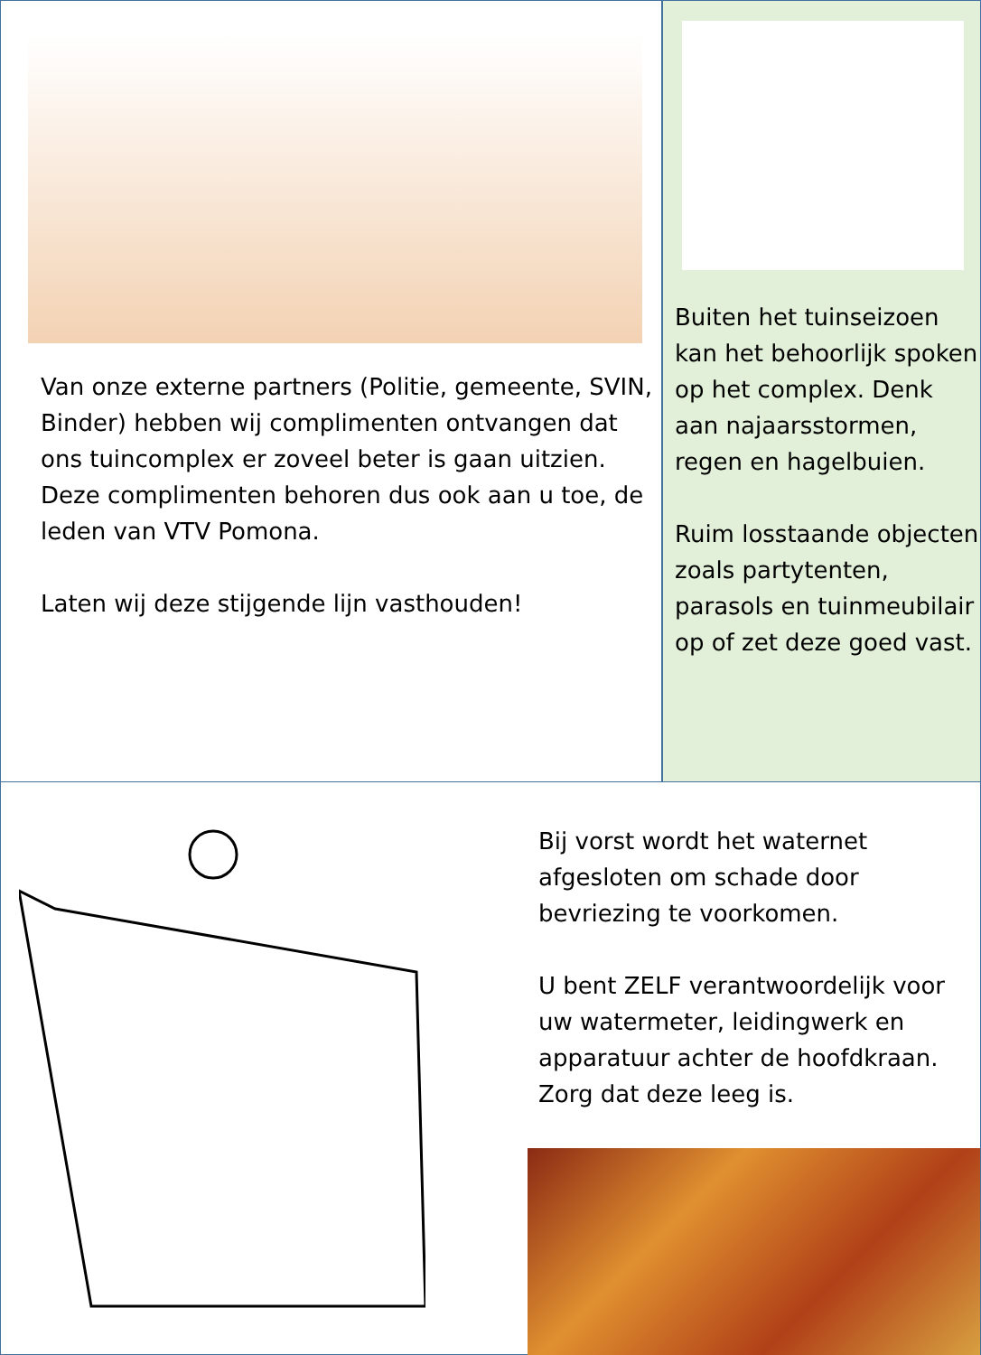Van onze externe partners (Politie, gemeente, SVIN, Binder) hebben wij complimenten ontvangen dat ons tuincomplex er zoveel beter is gaan uitzien.
Deze complimenten behoren dus ook aan u toe, de leden van VTV Pomona.
Laten wij deze stijgende lijn vasthouden!
Buiten het tuinseizoen kan het behoorlijk spoken op het complex. Denk aan najaarsstormen, regen en hagelbuien.
Ruim losstaande objecten zoals partytenten, parasols en tuinmeubilair op of zet deze goed vast.
Bij vorst wordt het waternet afgesloten om schade door bevriezing te voorkomen.
U bent ZELF verantwoordelijk voor uw watermeter, leidingwerk en apparatuur achter de hoofdkraan. Zorg dat deze leeg is.